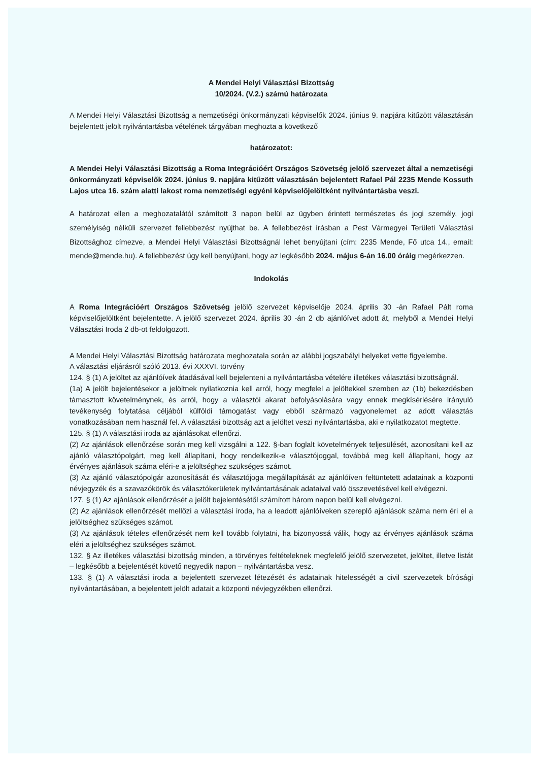A Mendei Helyi Választási Bizottság
10/2024. (V.2.) számú határozata
A Mendei Helyi Választási Bizottság a nemzetiségi önkormányzati képviselők 2024. június 9. napjára kitűzött választásán bejelentett jelölt nyilvántartásba vételének tárgyában meghozta a következő
határozatot:
A Mendei Helyi Választási Bizottság a Roma Integrációért Országos Szövetség jelölő szervezet által a nemzetiségi önkormányzati képviselők 2024. június 9. napjára kitűzött választásán bejelentett Rafael Pál 2235 Mende Kossuth Lajos utca 16. szám alatti lakost roma nemzetiségi egyéni képviselőjelöltként nyilvántartásba veszi.
A határozat ellen a meghozatalától számított 3 napon belül az ügyben érintett természetes és jogi személy, jogi személyiség nélküli szervezet fellebbezést nyújthat be. A fellebbezést írásban a Pest Vármegyei Területi Választási Bizottsághoz címezve, a Mendei Helyi Választási Bizottságnál lehet benyújtani (cím: 2235 Mende, Fő utca 14., email: mende@mende.hu). A fellebbezést úgy kell benyújtani, hogy az legkésőbb 2024. május 6-án 16.00 óráig megérkezzen.
Indokolás
A Roma Integrációért Országos Szövetség jelölő szervezet képviselője 2024. április 30 -án Rafael Pált roma képviselőjelöltként bejelentette. A jelölő szervezet 2024. április 30 -án 2 db ajánlóívet adott át, melyből a Mendei Helyi Választási Iroda 2 db-ot feldolgozott.
A Mendei Helyi Választási Bizottság határozata meghozatala során az alábbi jogszabályi helyeket vette figyelembe.
A választási eljárásról szóló 2013. évi XXXVI. törvény
124. § (1) A jelöltet az ajánlóívek átadásával kell bejelenteni a nyilvántartásba vételére illetékes választási bizottságnál.
(1a) A jelölt bejelentésekor a jelöltnek nyilatkoznia kell arról, hogy megfelel a jelöltekkel szemben az (1b) bekezdésben támasztott követelménynek, és arról, hogy a választói akarat befolyásolására vagy ennek megkísérlésére irányuló tevékenység folytatása céljából külföldi támogatást vagy ebből származó vagyonelemet az adott választás vonatkozásában nem használ fel. A választási bizottság azt a jelöltet veszi nyilvántartásba, aki e nyilatkozatot megtette.
125. § (1) A választási iroda az ajánlásokat ellenőrzi.
(2) Az ajánlások ellenőrzése során meg kell vizsgálni a 122. §-ban foglalt követelmények teljesülését, azonosítani kell az ajánló választópolgárt, meg kell állapítani, hogy rendelkezik-e választójoggal, továbbá meg kell állapítani, hogy az érvényes ajánlások száma eléri-e a jelöltséghez szükséges számot.
(3) Az ajánló választópolgár azonosítását és választójoga megállapítását az ajánlóíven feltüntetett adatainak a központi névjegyzék és a szavazókörök és választókerületek nyilvántartásának adataival való összevetésével kell elvégezni.
127. § (1) Az ajánlások ellenőrzését a jelölt bejelentésétől számított három napon belül kell elvégezni.
(2) Az ajánlások ellenőrzését mellőzi a választási iroda, ha a leadott ajánlóíveken szereplő ajánlások száma nem éri el a jelöltséghez szükséges számot.
(3) Az ajánlások tételes ellenőrzését nem kell tovább folytatni, ha bizonyossá válik, hogy az érvényes ajánlások száma eléri a jelöltséghez szükséges számot.
132. § Az illetékes választási bizottság minden, a törvényes feltételeknek megfelelő jelölő szervezetet, jelöltet, illetve listát – legkésőbb a bejelentését követő negyedik napon – nyilvántartásba vesz.
133. § (1) A választási iroda a bejelentett szervezet létezését és adatainak hitelességét a civil szervezetek bírósági nyilvántartásában, a bejelentett jelölt adatait a központi névjegyzékben ellenőrzi.